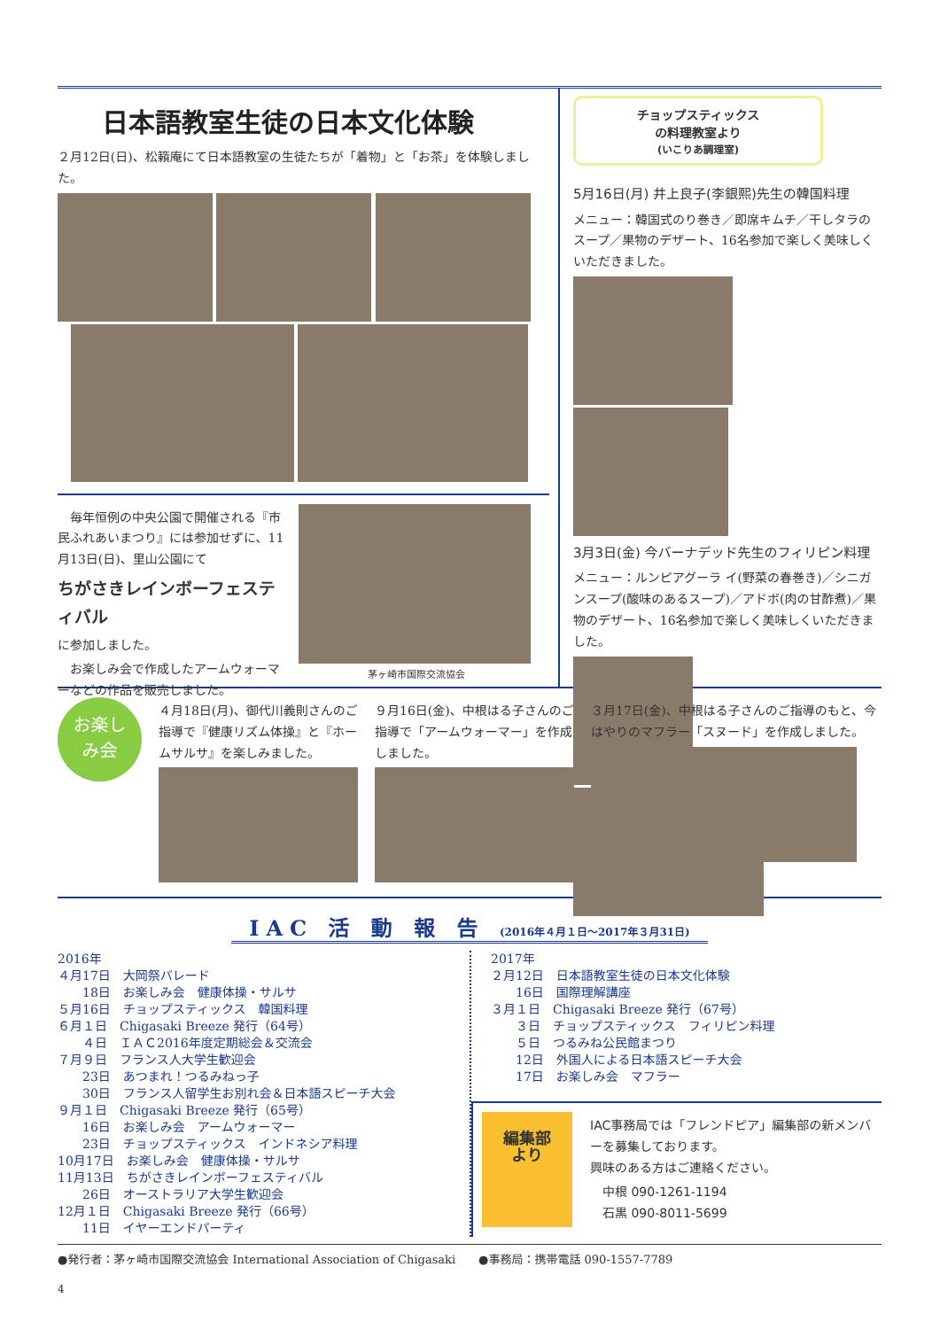日本語教室生徒の日本文化体験
２月12日(日)、松籟庵にて日本語教室の生徒たちが「着物」と「お茶」を体験しました。
　毎年恒例の中央公園で開催される『市民ふれあいまつり』には参加せずに、11月13日(日)、里山公園にて
ちがさきレインボーフェスティバル
に参加しました。
　お楽しみ会で作成したアームウォーマーなどの作品を販売しました。
茅ヶ崎市国際交流協会
チョップスティックス
の料理教室より
(いこりあ調理室)
5月16日(月) 井上良子(李銀熙)先生の韓国料理
メニュー：韓国式のり巻き／即席キムチ／干しタラのスープ／果物のデザート、16名参加で楽しく美味しくいただきました。
3月3日(金) 今バーナデッド先生のフィリピン料理
メニュー：ルンピアグーラ イ(野菜の春巻き)／シニガンスープ(酸味のあるスープ)／アドボ(肉の甘酢煮)／果物のデザート、16名参加で楽しく美味しくいただきました。
お楽し
み会
４月18日(月)、御代川義則さんのご指導で『健康リズム体操』と『ホームサルサ』を楽しみました。
９月16日(金)、中根はる子さんのご指導で「アームウォーマー」を作成しました。
３月17日(金)、中根はる子さんのご指導のもと、今はやりのマフラー「スヌード」を作成しました。
IAC 活 動 報 告 (2016年４月１日～2017年３月31日)
2016年
４月17日　大岡祭パレード
　　18日　お楽しみ会　健康体操・サルサ
５月16日　チョップスティックス　韓国料理
６月１日　Chigasaki Breeze 発行（64号）
　　４日　ＩＡＣ2016年度定期総会＆交流会
７月９日　フランス人大学生歓迎会
　　23日　あつまれ！つるみねっ子
　　30日　フランス人留学生お別れ会＆日本語スピーチ大会
９月１日　Chigasaki Breeze 発行（65号）
　　16日　お楽しみ会　アームウォーマー
　　23日　チョップスティックス　インドネシア料理
10月17日　お楽しみ会　健康体操・サルサ
11月13日　ちがさきレインボーフェスティバル
　　26日　オーストラリア大学生歓迎会
12月１日　Chigasaki Breeze 発行（66号）
　　11日　イヤーエンドパーティ
2017年
２月12日　日本語教室生徒の日本文化体験
　　16日　国際理解講座
３月１日　Chigasaki Breeze 発行（67号）
　　３日　チョップスティックス　フィリピン料理
　　５日　つるみね公民館まつり
　　12日　外国人による日本語スピーチ大会
　　17日　お楽しみ会　マフラー
編集部
より
IAC事務局では「フレンドピア」編集部の新メンバーを募集しております。
興味のある方はご連絡ください。
　中根 090-1261-1194
　石黒 090-8011-5699
●発行者：茅ヶ崎市国際交流協会 International Association of Chigasaki　　●事務局：携帯電話 090-1557-7789
4